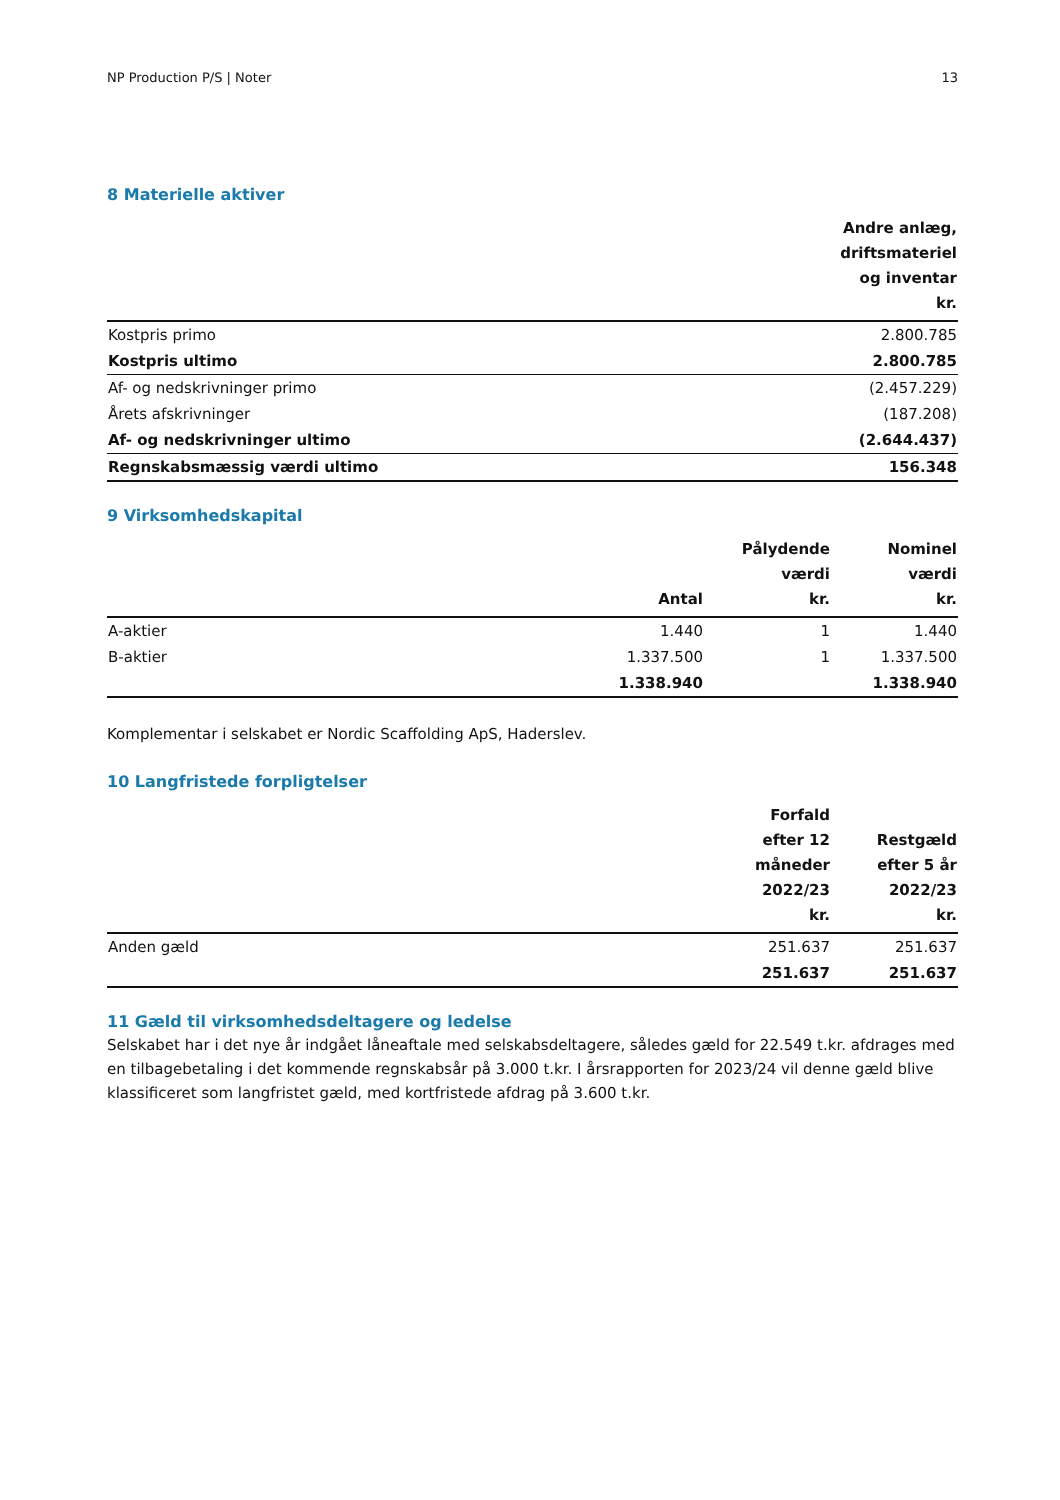NP Production P/S | Noter 13
8 Materielle aktiver
| | Andre anlæg, driftsmateriel og inventar kr. |
| --- | --- |
| Kostpris primo | 2.800.785 |
| Kostpris ultimo | 2.800.785 |
| Af- og nedskrivninger primo | (2.457.229) |
| Årets afskrivninger | (187.208) |
| Af- og nedskrivninger ultimo | (2.644.437) |
| Regnskabsmæssig værdi ultimo | 156.348 |
9 Virksomhedskapital
| | Antal | Pålydende værdi kr. | Nominel værdi kr. |
| --- | --- | --- | --- |
| A-aktier | 1.440 | 1 | 1.440 |
| B-aktier | 1.337.500 | 1 | 1.337.500 |
| | 1.338.940 | | 1.338.940 |
Komplementar i selskabet er Nordic Scaffolding ApS, Haderslev.
10 Langfristede forpligtelser
| | Forfald efter 12 måneder 2022/23 kr. | Restgæld efter 5 år 2022/23 kr. |
| --- | --- | --- |
| Anden gæld | 251.637 | 251.637 |
| | 251.637 | 251.637 |
11 Gæld til virksomhedsdeltagere og ledelse
Selskabet har i det nye år indgået låneaftale med selskabsdeltagere, således gæld for 22.549 t.kr. afdrages med en tilbagebetaling i det kommende regnskabsår på 3.000 t.kr. I årsrapporten for 2023/24 vil denne gæld blive klassificeret som langfristet gæld, med kortfristede afdrag på 3.600 t.kr.